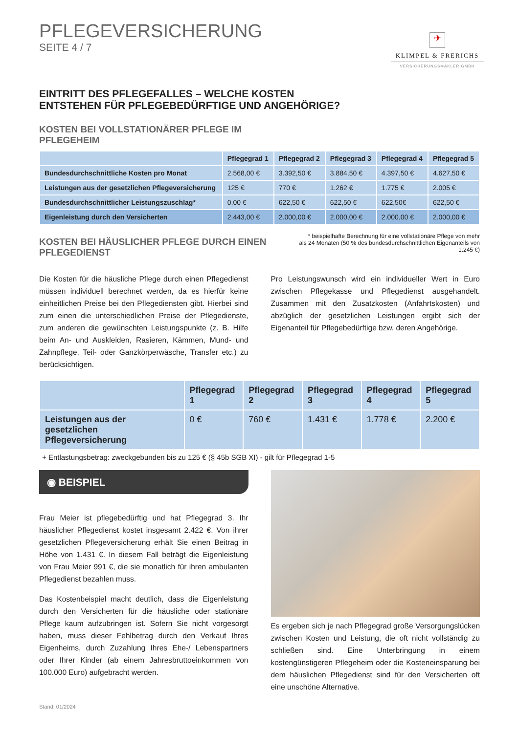PFLEGEVERSICHERUNG
SEITE 4 / 7
✈
KLIMPEL & FRERICHS
VERSICHERUNGSMAKLER GMBH
EINTRITT DES PFLEGEFALLES – WELCHE KOSTEN
ENTSTEHEN FÜR PFLEGEBEDÜRFTIGE UND ANGEHÖRIGE?
KOSTEN BEI VOLLSTATIONÄRER PFLEGE IM
PFLEGEHEIM
| | Pflegegrad 1 | Pflegegrad 2 | Pflegegrad 3 | Pflegegrad 4 | Pflegegrad 5 |
| --- | --- | --- | --- | --- | --- |
| Bundesdurchschnittliche Kosten pro Monat | 2.568,00 € | 3.392,50 € | 3.884,50 € | 4.397,50 € | 4.627,50 € |
| Leistungen aus der gesetzlichen Pflegeversicherung | 125 € | 770 € | 1.262 € | 1.775 € | 2.005 € |
| Bundesdurchschnittlicher Leistungszuschlag* | 0,00 € | 622,50 € | 622,50 € | 622,50€ | 622,50 € |
| Eigenleistung durch den Versicherten | 2.443,00 € | 2.000,00 € | 2.000,00 € | 2.000,00 € | 2.000,00 € |
KOSTEN BEI HÄUSLICHER PFLEGE DURCH EINEN
PFLEGEDIENST
* beispielhafte Berechnung für eine vollstationäre Pflege von mehr als 24 Monaten (50 % des bundesdurchschnittlichen Eigenanteils von 1.245 €)
Die Kosten für die häusliche Pflege durch einen Pflegedienst müssen individuell berechnet werden, da es hierfür keine einheitlichen Preise bei den Pflegediensten gibt. Hierbei sind zum einen die unterschiedlichen Preise der Pflegedienste, zum anderen die gewünschten Leistungspunkte (z. B. Hilfe beim An- und Auskleiden, Rasieren, Kämmen, Mund- und Zahnpflege, Teil- oder Ganzkörperwäsche, Transfer etc.) zu berücksichtigen.
Pro Leistungswunsch wird ein individueller Wert in Euro zwischen Pflegekasse und Pflegedienst ausgehandelt. Zusammen mit den Zusatzkosten (Anfahrtskosten) und abzüglich der gesetzlichen Leistungen ergibt sich der Eigenanteil für Pflegebedürftige bzw. deren Angehörige.
| | Pflegegrad 1 | Pflegegrad 2 | Pflegegrad 3 | Pflegegrad 4 | Pflegegrad 5 |
| --- | --- | --- | --- | --- | --- |
| Leistungen aus der gesetzlichen Pflegeversicherung | 0 € | 760 € | 1.431 € | 1.778 € | 2.200 € |
+ Entlastungsbetrag: zweckgebunden bis zu 125 € (§ 45b SGB XI) - gilt für Pflegegrad 1-5
◉ BEISPIEL
Frau Meier ist pflegebedürftig und hat Pflegegrad 3. Ihr häuslicher Pflegedienst kostet insgesamt 2.422 €. Von ihrer gesetzlichen Pflegeversicherung erhält Sie einen Beitrag in Höhe von 1.431 €. In diesem Fall beträgt die Eigenleistung von Frau Meier 991 €, die sie monatlich für ihren ambulanten Pflegedienst bezahlen muss.
Das Kostenbeispiel macht deutlich, dass die Eigenleistung durch den Versicherten für die häusliche oder stationäre Pflege kaum aufzubringen ist. Sofern Sie nicht vorgesorgt haben, muss dieser Fehlbetrag durch den Verkauf Ihres Eigenheims, durch Zuzahlung Ihres Ehe-/ Lebenspartners oder Ihrer Kinder (ab einem Jahresbruttoeinkommen von 100.000 Euro) aufgebracht werden.
Es ergeben sich je nach Pflegegrad große Versorgungslücken zwischen Kosten und Leistung, die oft nicht vollständig zu schließen sind. Eine Unterbringung in einem kostengünstigeren Pflegeheim oder die Kosteneinsparung bei dem häuslichen Pflegedienst sind für den Versicherten oft eine unschöne Alternative.
Stand: 01/2024